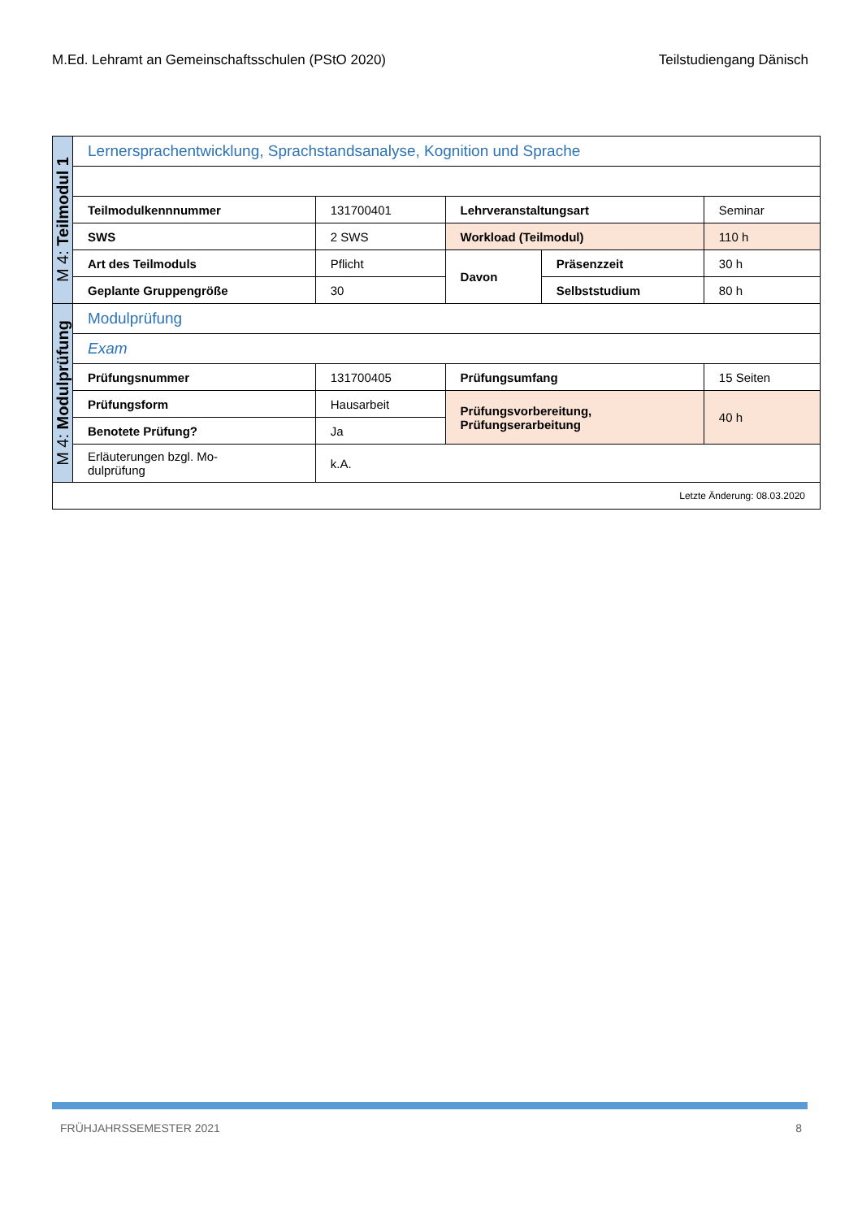M.Ed. Lehramt an Gemeinschaftsschulen (PStO 2020) Teilstudiengang Dänisch
| M 4: Teilmodul 1 | Lernersprachentwicklung, Sprachstandsanalyse, Kognition und Sprache | | | | |
| | Teilmodulkennnummer | 131700401 | Lehrveranstaltungsart | | Seminar |
| | SWS | 2 SWS | Workload (Teilmodul) | | 110 h |
| | Art des Teilmoduls | Pflicht | Davon | Präsenzzeit | 30 h |
| | Geplante Gruppengröße | 30 | | Selbststudium | 80 h |
| M 4: Modulprüfung | Modulprüfung | | | | |
| | Exam | | | | |
| | Prüfungsnummer | 131700405 | Prüfungsumfang | | 15 Seiten |
| | Prüfungsform | Hausarbeit | Prüfungsvorbereitung, Prüfungserarbeitung | | 40 h |
| | Benotete Prüfung? | Ja | | | |
| | Erläuterungen bzgl. Mo- dulprüfung | k.A. | | | |
| Letzte Änderung: 08.03.2020 | | | | | |
FRÜHJAHRSSEMESTER 2021 8